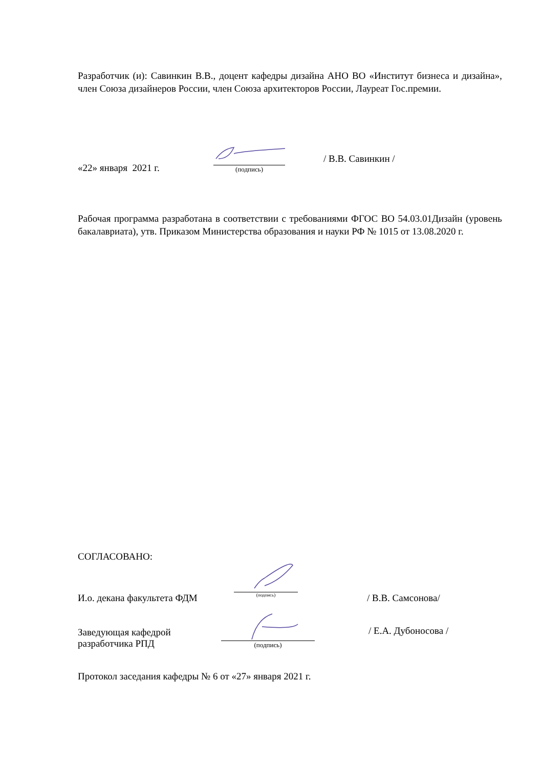Разработчик (и): Савинкин В.В., доцент кафедры дизайна АНО ВО «Институт бизнеса и дизайна», член Союза дизайнеров России, член Союза архитекторов России, Лауреат Гос.премии.
«22» января 2021 г.
(подпись)
/ В.В. Савинкин /
Рабочая программа разработана в соответствии с требованиями ФГОС ВО 54.03.01Дизайн (уровень бакалавриата), утв. Приказом Министерства образования и науки РФ № 1015 от 13.08.2020 г.
СОГЛАСОВАНО:
И.о. декана факультета ФДМ
(подпись)
/ В.В. Самсонова/
Заведующая кафедрой
разработчика РПД
(подпись)
/ Е.А. Дубоносова /
Протокол заседания кафедры № 6 от «27» января 2021 г.